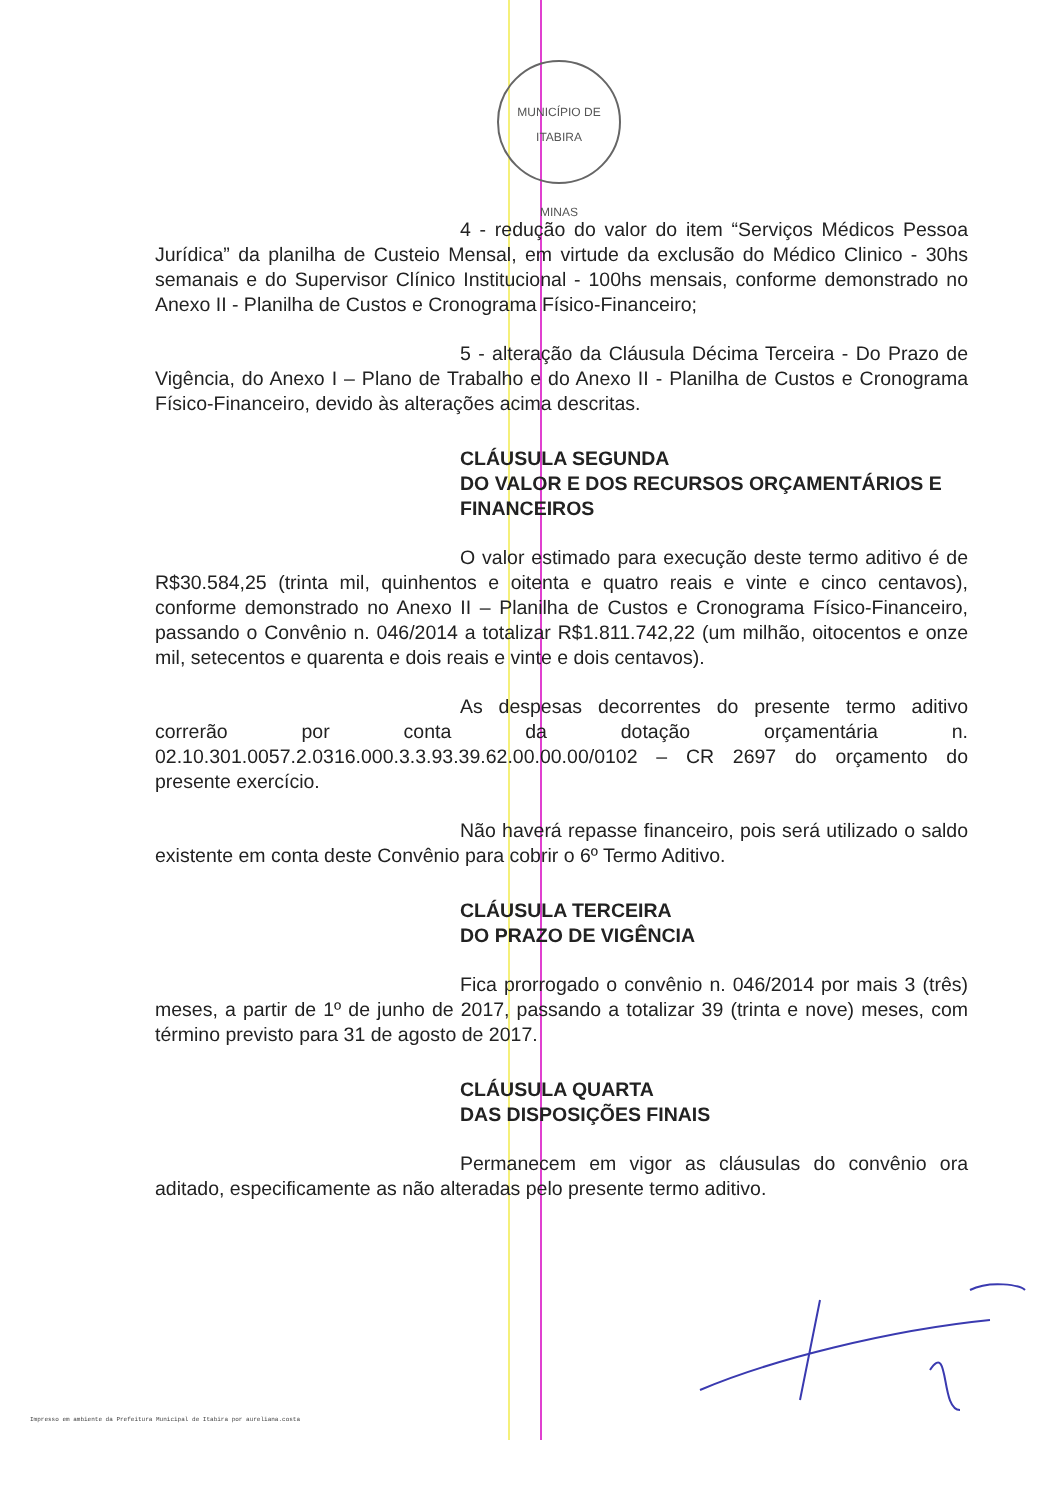MUNICÍPIO DE ITABIRA
MINAS
4 - redução do valor do item “Serviços Médicos Pessoa Jurídica” da planilha de Custeio Mensal, em virtude da exclusão do Médico Clinico - 30hs semanais e do Supervisor Clínico Institucional - 100hs mensais, conforme demonstrado no Anexo II - Planilha de Custos e Cronograma Físico-Financeiro;
5 - alteração da Cláusula Décima Terceira - Do Prazo de Vigência, do Anexo I – Plano de Trabalho e do Anexo II - Planilha de Custos e Cronograma Físico-Financeiro, devido às alterações acima descritas.
CLÁUSULA SEGUNDA
DO VALOR E DOS RECURSOS ORÇAMENTÁRIOS E FINANCEIROS
O valor estimado para execução deste termo aditivo é de R$30.584,25 (trinta mil, quinhentos e oitenta e quatro reais e vinte e cinco centavos), conforme demonstrado no Anexo II – Planilha de Custos e Cronograma Físico-Financeiro, passando o Convênio n. 046/2014 a totalizar R$1.811.742,22 (um milhão, oitocentos e onze mil, setecentos e quarenta e dois reais e vinte e dois centavos).
As despesas decorrentes do presente termo aditivo correrão por conta da dotação orçamentária n. 02.10.301.0057.2.0316.000.3.3.93.39.62.00.00.00/0102 – CR 2697 do orçamento do presente exercício.
Não haverá repasse financeiro, pois será utilizado o saldo existente em conta deste Convênio para cobrir o 6º Termo Aditivo.
CLÁUSULA TERCEIRA
DO PRAZO DE VIGÊNCIA
Fica prorrogado o convênio n. 046/2014 por mais 3 (três) meses, a partir de 1º de junho de 2017, passando a totalizar 39 (trinta e nove) meses, com término previsto para 31 de agosto de 2017.
CLÁUSULA QUARTA
DAS DISPOSIÇÕES FINAIS
Permanecem em vigor as cláusulas do convênio ora aditado, especificamente as não alteradas pelo presente termo aditivo.
Impresso em ambiente da Prefeitura Municipal de Itabira por aureliana.costa